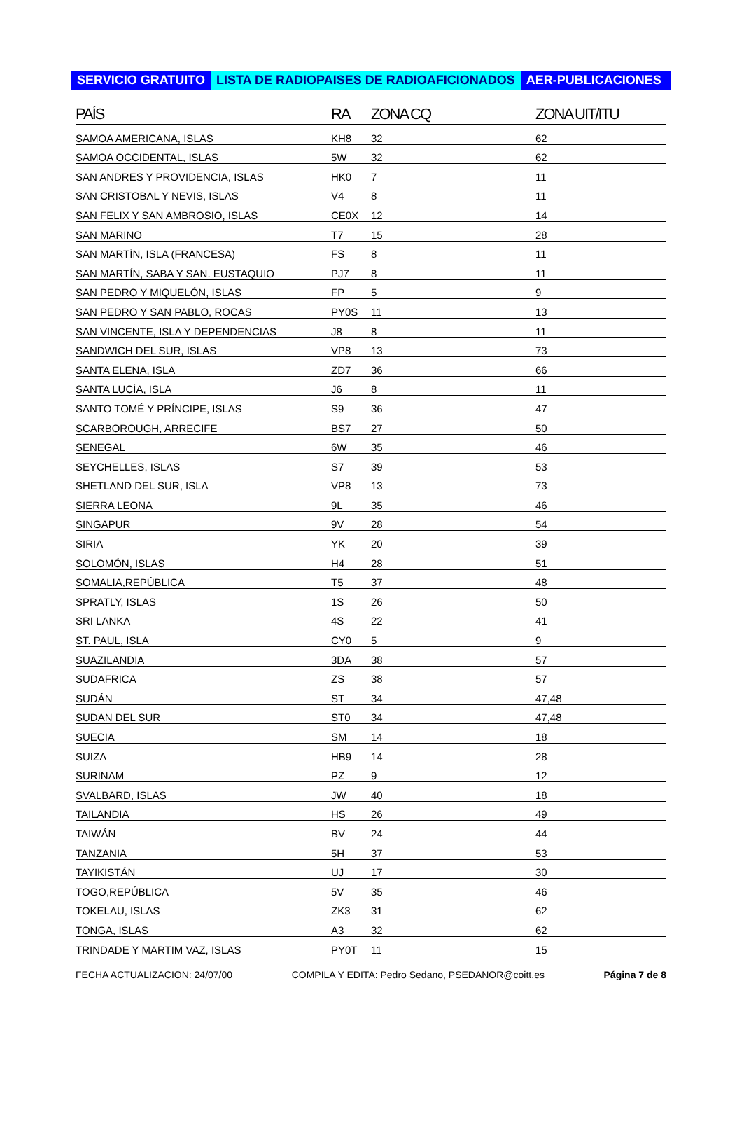SERVICIO GRATUITO LISTA DE RADIOPAISES DE RADIOAFICIONADOS AER-PUBLICACIONES
| PAÍS | RA | ZONA CQ | ZONA UIT/ITU |
| --- | --- | --- | --- |
| SAMOA AMERICANA, ISLAS | KH8 | 32 | 62 |
| SAMOA OCCIDENTAL, ISLAS | 5W | 32 | 62 |
| SAN ANDRES Y PROVIDENCIA, ISLAS | HK0 | 7 | 11 |
| SAN CRISTOBAL Y NEVIS, ISLAS | V4 | 8 | 11 |
| SAN FELIX Y SAN AMBROSIO, ISLAS | CE0X | 12 | 14 |
| SAN MARINO | T7 | 15 | 28 |
| SAN MARTÍN, ISLA (FRANCESA) | FS | 8 | 11 |
| SAN MARTÍN, SABA Y SAN. EUSTAQUIO | PJ7 | 8 | 11 |
| SAN PEDRO Y MIQUELÓN, ISLAS | FP | 5 | 9 |
| SAN PEDRO Y SAN PABLO, ROCAS | PY0S | 11 | 13 |
| SAN VINCENTE, ISLA Y DEPENDENCIAS | J8 | 8 | 11 |
| SANDWICH DEL SUR, ISLAS | VP8 | 13 | 73 |
| SANTA ELENA, ISLA | ZD7 | 36 | 66 |
| SANTA LUCÍA, ISLA | J6 | 8 | 11 |
| SANTO TOMÉ Y PRÍNCIPE, ISLAS | S9 | 36 | 47 |
| SCARBOROUGH, ARRECIFE | BS7 | 27 | 50 |
| SENEGAL | 6W | 35 | 46 |
| SEYCHELLES, ISLAS | S7 | 39 | 53 |
| SHETLAND DEL SUR, ISLA | VP8 | 13 | 73 |
| SIERRA LEONA | 9L | 35 | 46 |
| SINGAPUR | 9V | 28 | 54 |
| SIRIA | YK | 20 | 39 |
| SOLOMÓN, ISLAS | H4 | 28 | 51 |
| SOMALIA,REPÚBLICA | T5 | 37 | 48 |
| SPRATLY, ISLAS | 1S | 26 | 50 |
| SRI LANKA | 4S | 22 | 41 |
| ST. PAUL, ISLA | CY0 | 5 | 9 |
| SUAZILANDIA | 3DA | 38 | 57 |
| SUDAFRICA | ZS | 38 | 57 |
| SUDÁN | ST | 34 | 47,48 |
| SUDAN DEL SUR | ST0 | 34 | 47,48 |
| SUECIA | SM | 14 | 18 |
| SUIZA | HB9 | 14 | 28 |
| SURINAM | PZ | 9 | 12 |
| SVALBARD, ISLAS | JW | 40 | 18 |
| TAILANDIA | HS | 26 | 49 |
| TAIWÁN | BV | 24 | 44 |
| TANZANIA | 5H | 37 | 53 |
| TAYIKISTÁN | UJ | 17 | 30 |
| TOGO,REPÚBLICA | 5V | 35 | 46 |
| TOKELAU, ISLAS | ZK3 | 31 | 62 |
| TONGA, ISLAS | A3 | 32 | 62 |
| TRINDADE Y MARTIM VAZ, ISLAS | PY0T | 11 | 15 |
FECHA ACTUALIZACION: 24/07/00 COMPILA Y EDITA: Pedro Sedano, PSEDANOR@coitt.es Página 7 de 8